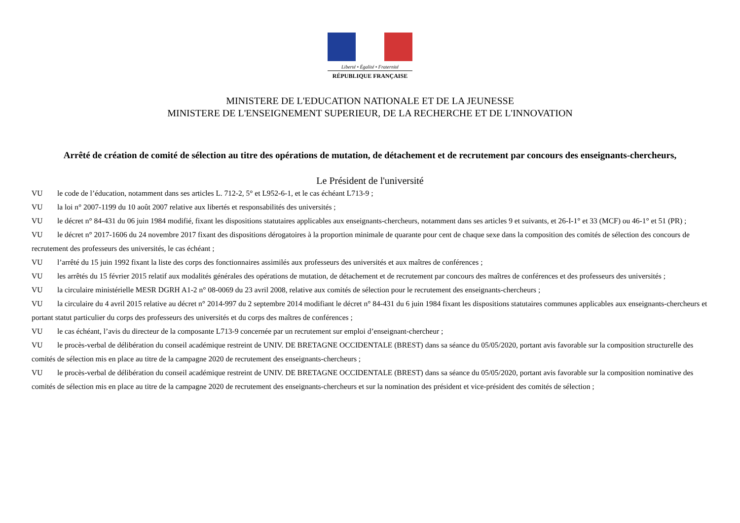Liberté • Égalité • Fraternité
RÉPUBLIQUE FRANÇAISE
MINISTERE DE L'EDUCATION NATIONALE ET DE LA JEUNESSE
MINISTERE DE L'ENSEIGNEMENT SUPERIEUR, DE LA RECHERCHE ET DE L'INNOVATION
Arrêté de création de comité de sélection au titre des opérations de mutation, de détachement et de recrutement par concours des enseignants-chercheurs,
Le Président de l'université
VU le code de l’éducation, notamment dans ses articles L. 712-2, 5° et L952-6-1, et le cas échéant L713-9 ;
VU la loi n° 2007-1199 du 10 août 2007 relative aux libertés et responsabilités des universités ;
VU le décret n° 84-431 du 06 juin 1984 modifié, fixant les dispositions statutaires applicables aux enseignants-chercheurs, notamment dans ses articles 9 et suivants, et 26-I-1° et 33 (MCF) ou 46-1° et 51 (PR) ;
VU le décret n° 2017-1606 du 24 novembre 2017 fixant des dispositions dérogatoires à la proportion minimale de quarante pour cent de chaque sexe dans la composition des comités de sélection des concours de recrutement des professeurs des universités, le cas échéant ;
VU l’arrêté du 15 juin 1992 fixant la liste des corps des fonctionnaires assimilés aux professeurs des universités et aux maîtres de conférences ;
VU les arrêtés du 15 février 2015 relatif aux modalités générales des opérations de mutation, de détachement et de recrutement par concours des maîtres de conférences et des professeurs des universités ;
VU la circulaire ministérielle MESR DGRH A1-2 n° 08-0069 du 23 avril 2008, relative aux comités de sélection pour le recrutement des enseignants-chercheurs ;
VU la circulaire du 4 avril 2015 relative au décret n° 2014-997 du 2 septembre 2014 modifiant le décret n° 84-431 du 6 juin 1984 fixant les dispositions statutaires communes applicables aux enseignants-chercheurs et portant statut particulier du corps des professeurs des universités et du corps des maîtres de conférences ;
VU le cas échéant, l’avis du directeur de la composante L713-9 concernée par un recrutement sur emploi d’enseignant-chercheur ;
VU le procès-verbal de délibération du conseil académique restreint de UNIV. DE BRETAGNE OCCIDENTALE (BREST) dans sa séance du 05/05/2020, portant avis favorable sur la composition structurelle des comités de sélection mis en place au titre de la campagne 2020 de recrutement des enseignants-chercheurs ;
VU le procès-verbal de délibération du conseil académique restreint de UNIV. DE BRETAGNE OCCIDENTALE (BREST) dans sa séance du 05/05/2020, portant avis favorable sur la composition nominative des comités de sélection mis en place au titre de la campagne 2020 de recrutement des enseignants-chercheurs et sur la nomination des président et vice-président des comités de sélection ;